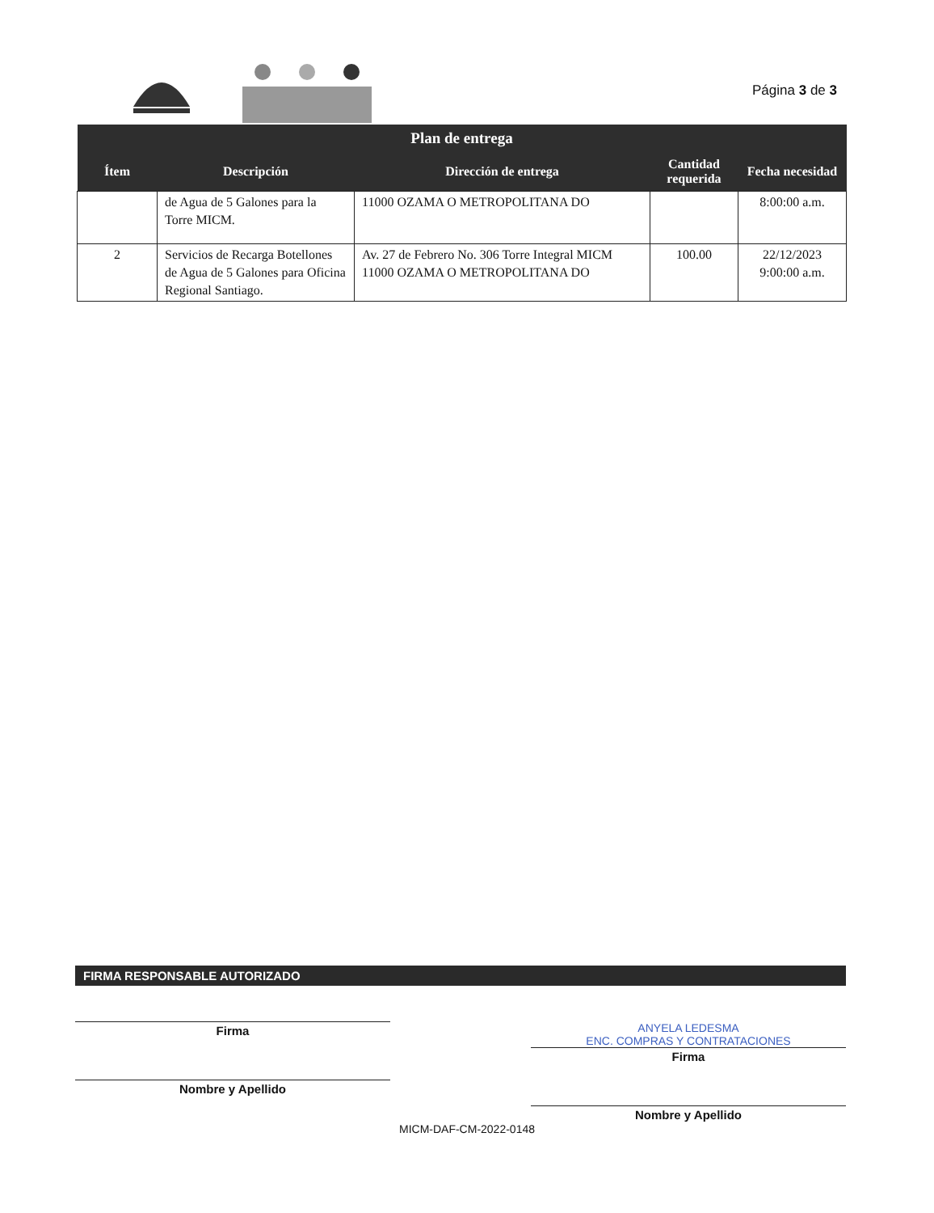Página 3 de 3
| Plan de entrega | | | | |
| --- | --- | --- | --- | --- |
| Ítem | Descripción | Dirección de entrega | Cantidad requerida | Fecha necesidad |
| | de Agua de 5 Galones para la Torre MICM. | 11000 OZAMA O METROPOLITANA DO | | 8:00:00 a.m. |
| 2 | Servicios de Recarga Botellones de Agua de 5 Galones para Oficina Regional Santiago. | Av. 27 de Febrero No. 306 Torre Integral MICM 11000 OZAMA O METROPOLITANA DO | 100.00 | 22/12/2023 9:00:00 a.m. |
FIRMA RESPONSABLE AUTORIZADO
Firma
Nombre y Apellido
ANYELA LEDESMA
ENC. COMPRAS Y CONTRATACIONES
Firma
Nombre y Apellido
MICM-DAF-CM-2022-0148